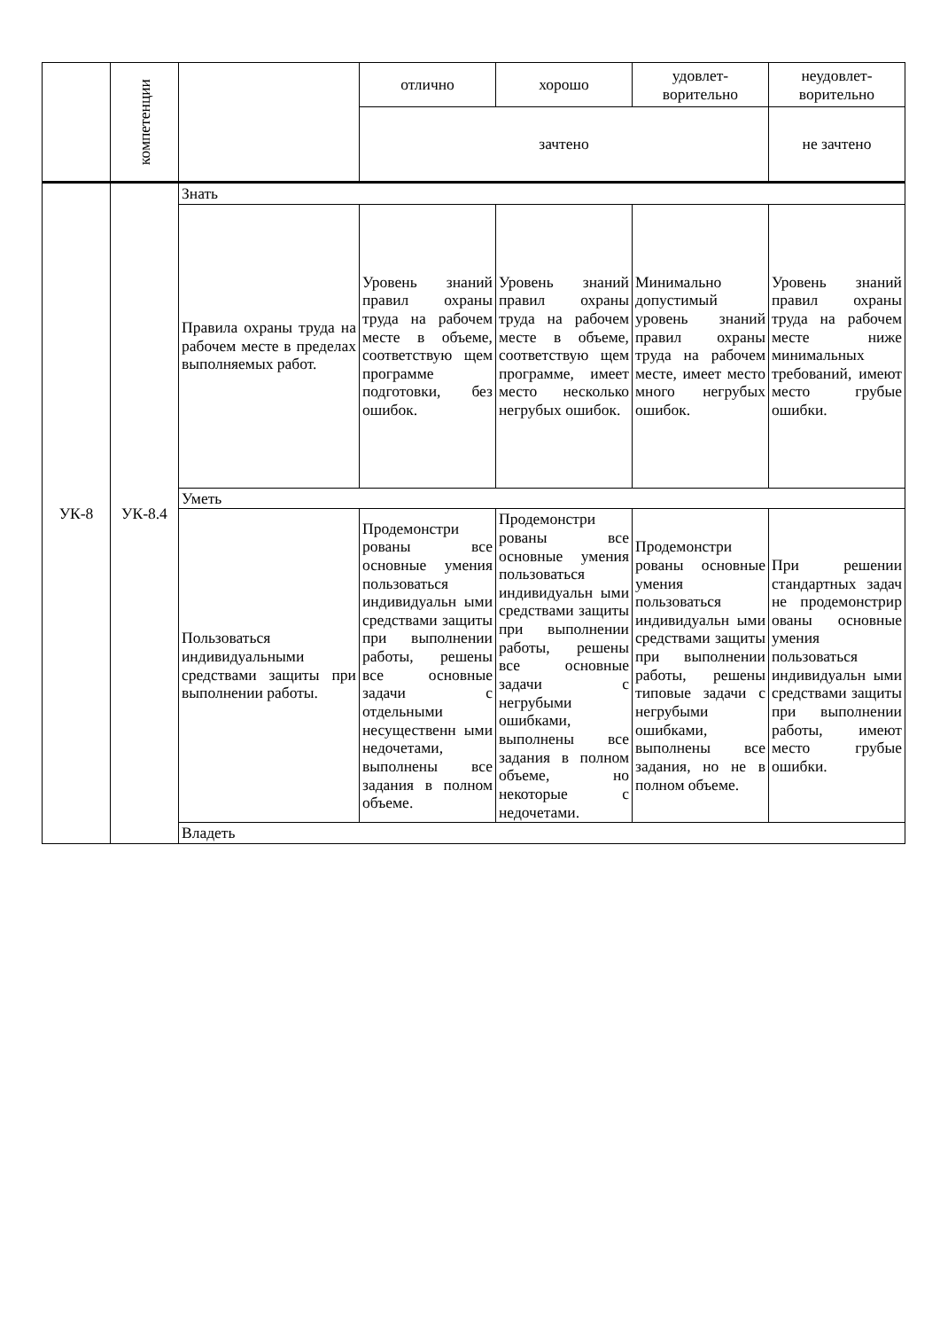| | компетенции | | отлично | хорошо | удовлет- ворительно | неудовлет- ворительно |
| | | | зачтено | | | не зачтено |
| УК-8 | УК-8.4 | Знать | | | | |
| | | Правила охраны труда на рабочем месте в пределах выполняемых работ. | Уровень знаний правил охраны труда на рабочем месте в объеме, соответствую щем программе подготовки, без ошибок. | Уровень знаний правил охраны труда на рабочем месте в объеме, соответствую щем программе, имеет место несколько негрубых ошибок. | Минимально допустимый уровень знаний правил охраны труда на рабочем месте, имеет место много негрубых ошибок. | Уровень знаний правил охраны труда на рабочем месте ниже минимальных требований, имеют место грубые ошибки. |
| | | Уметь | | | | |
| | | Пользоваться индивидуальными средствами защиты при выполнении работы. | Продемонстри рованы все основные умения пользоваться индивидуальн ыми средствами защиты при выполнении работы, решены все основные задачи с отдельными несущественн ыми недочетами, выполнены все задания в полном объеме. | Продемонстри рованы все основные умения пользоваться индивидуальн ыми средствами защиты при выполнении работы, решены все основные задачи с негрубыми ошибками, выполнены все задания в полном объеме, но некоторые с недочетами. | Продемонстри рованы основные умения пользоваться индивидуальн ыми средствами защиты при выполнении работы, решены типовые задачи с негрубыми ошибками, выполнены все задания, но не в полном объеме. | При решении стандартных задач не продемонстрир ованы основные умения пользоваться индивидуальн ыми средствами защиты при выполнении работы, имеют место грубые ошибки. |
| | | Владеть | | | | |